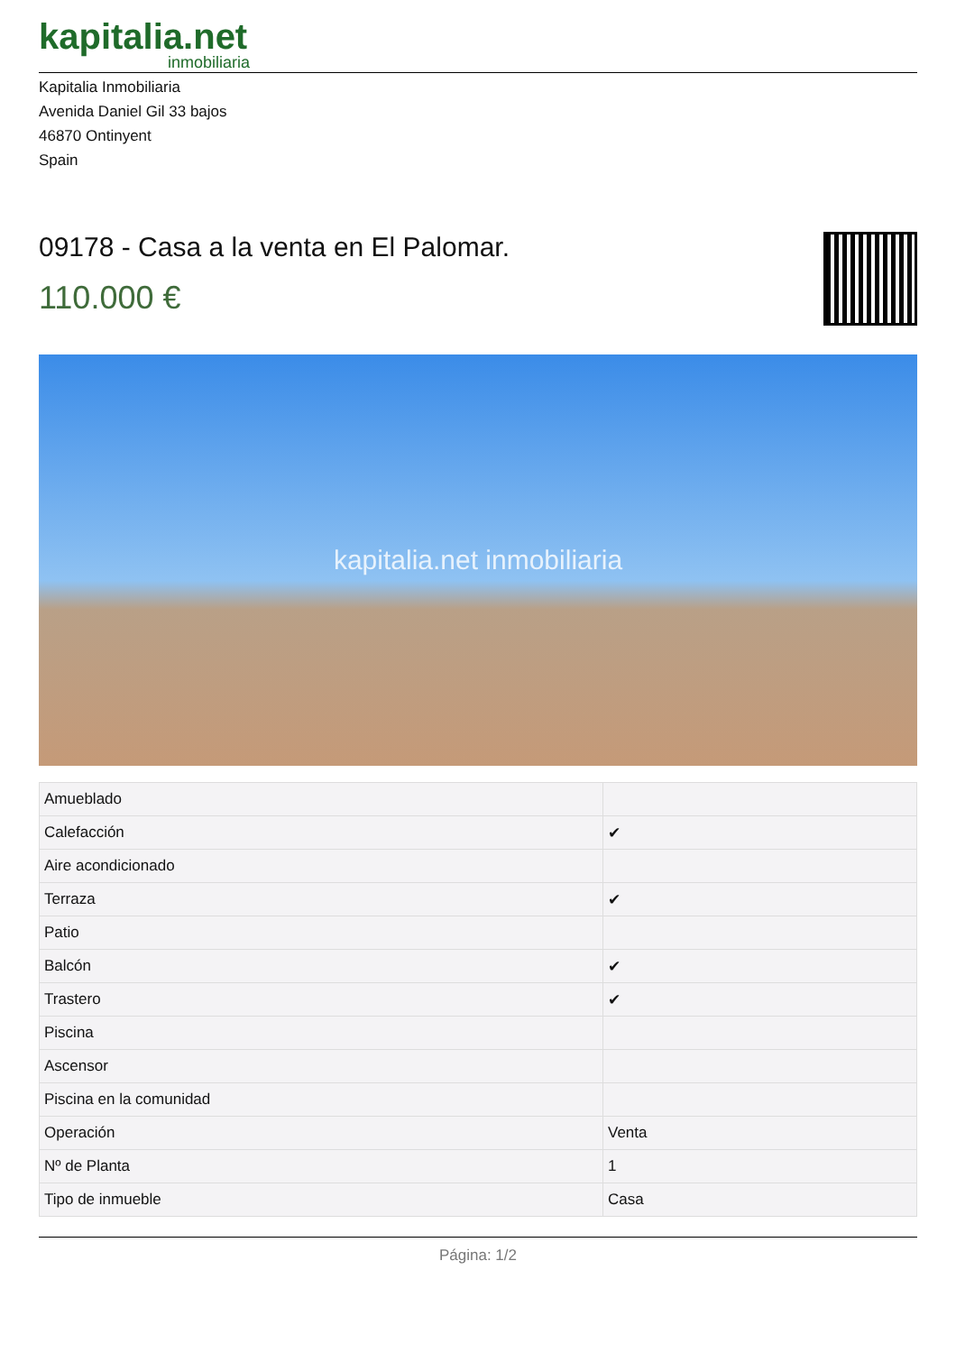kapitalia.net
inmobiliaria
Kapitalia Inmobiliaria
Avenida Daniel Gil 33 bajos
46870 Ontinyent
Spain
09178 - Casa a la venta en El Palomar.
110.000 €
kapitalia.net inmobiliaria
| Amueblado | |
| Calefacción | ✔ |
| Aire acondicionado | |
| Terraza | ✔ |
| Patio | |
| Balcón | ✔ |
| Trastero | ✔ |
| Piscina | |
| Ascensor | |
| Piscina en la comunidad | |
| Operación | Venta |
| Nº de Planta | 1 |
| Tipo de inmueble | Casa |
Página: 1/2